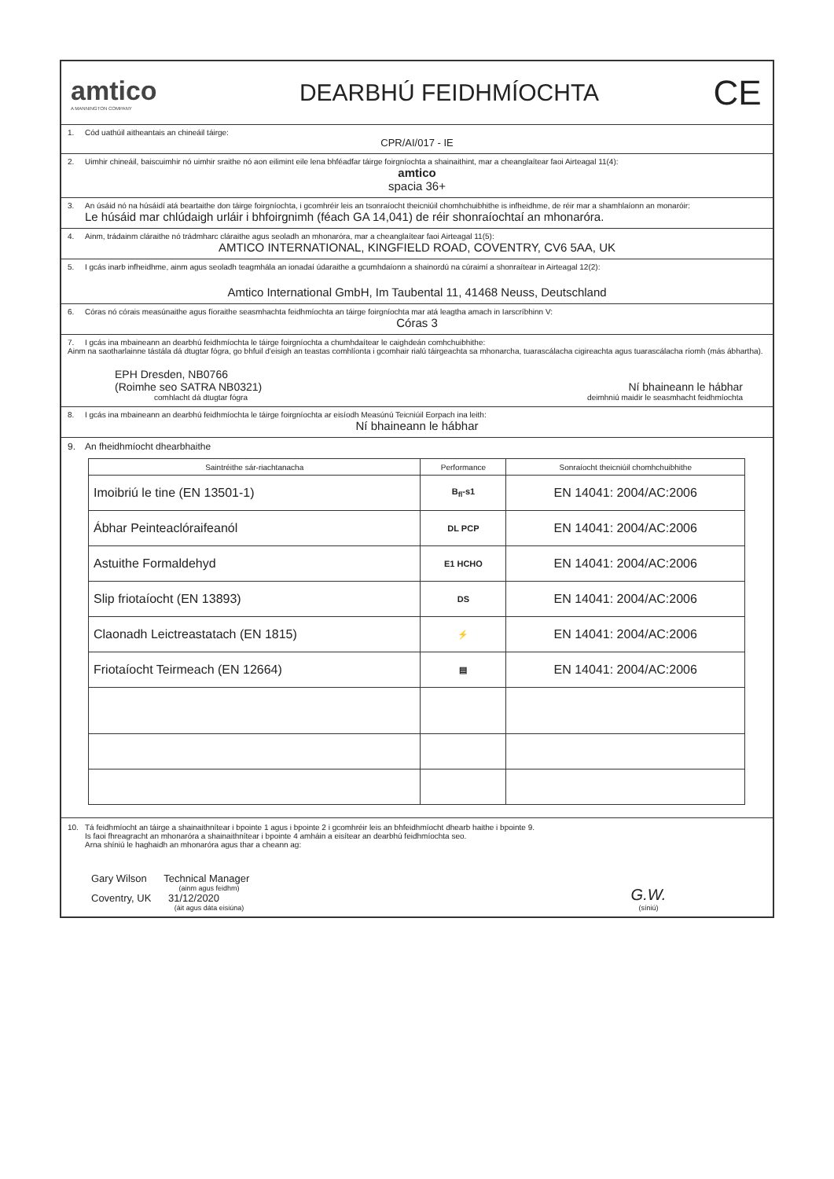amtico
A MANNINGTON COMPANY
DEARBHÚ FEIDHMÍOCHTA
CE
1. Cód uathúil aitheantais an chineáil táirge:
CPR/AI/017 - IE
2. Uimhir chineáil, baiscuimhir nó uimhir sraithe nó aon eilimint eile lena bhféadfar táirge foirgníochta a shainaithint, mar a cheanglaítear faoi Airteagal 11(4):
amtico
spacia 36+
3. An úsáid nó na húsáidí atá beartaithe don táirge foirgníochta, i gcomhréir leis an tsonraíocht theicniúil chomhchuibhithe is infheidhme, de réir mar a shamhlaíonn an monaróir:
Le húsáid mar chlúdaigh urláir i bhfoirgnimh (féach GA 14,041) de réir shonraíochtaí an mhonaróra.
4. Ainm, trádainm cláraithe nó trádmharc cláraithe agus seoladh an mhonaróra, mar a cheanglaítear faoi Airteagal 11(5):
AMTICO INTERNATIONAL, KINGFIELD ROAD, COVENTRY, CV6 5AA, UK
5. I gcás inarb infheidhme, ainm agus seoladh teagmhála an ionadaí údaraithe a gcumhdaíonn a shainordú na cúraimí a shonraítear in Airteagal 12(2):
Amtico International GmbH, Im Taubental 11, 41468 Neuss, Deutschland
6. Córas nó córais measúnaithe agus fíoraithe seasmhachta feidhmíochta an táirge foirgníochta mar atá leagtha amach in Iarscríbhinn V:
Córas 3
7. I gcás ina mbaineann an dearbhú feidhmíochta le táirge foirgníochta a chumhdaítear le caighdeán comhchuibhithe:
Ainm na saotharlainne tástála dá dtugtar fógra, go bhfuil d'eisigh an teastas comhlíonta i gcomhair rialú táirgeachta sa mhonarcha, tuarascálacha cigireachta agus tuarascálacha ríomh (más ábhartha).
EPH Dresden, NB0766
(Roimhe seo SATRA NB0321) Ní bhaineann le hábhar
comhlacht dá dtugtar fógra deimhniú maidir le seasmhacht feidhmíochta
8. I gcás ina mbaineann an dearbhú feidhmíochta le táirge foirgníochta ar eisíodh Measúnú Teicniúil Eorpach ina leith:
Ní bhaineann le hábhar
9. An fheidhmíocht dhearbhaithe
| Saintréithe sár-riachtanacha | Performance | Sonraíocht theicniúil chomhchuibhithe |
| --- | --- | --- |
| Imoibriú le tine (EN 13501-1) | B<sub>fl</sub>-s1 | EN 14041: 2004/AC:2006 |
| Ábhar Peinteaclóraifeanól | DL PCP | EN 14041: 2004/AC:2006 |
| Astuithe Formaldehyd | E1 HCHO | EN 14041: 2004/AC:2006 |
| Slip friotaíocht (EN 13893) | DS | EN 14041: 2004/AC:2006 |
| Claonadh Leictreastatach (EN 1815) | ⚡ | EN 14041: 2004/AC:2006 |
| Friotaíocht Teirmeach (EN 12664) | ▤ | EN 14041: 2004/AC:2006 |
10. Tá feidhmíocht an táirge a shainaithnítear i bpointe 1 agus i bpointe 2 i gcomhréir leis an bhfeidhmíocht dhearb haithe i bpointe 9.
Is faoi fhreagracht an mhonaróra a shainaithnítear i bpointe 4 amháin a eisítear an dearbhú feidhmíochta seo.
Arna shíniú le haghaidh an mhonaróra agus thar a cheann ag:
Gary Wilson Technical Manager
(ainm agus feidhm)
Coventry, UK 31/12/2020
(áit agus dáta eisiúna)
G.W.
(síniú)